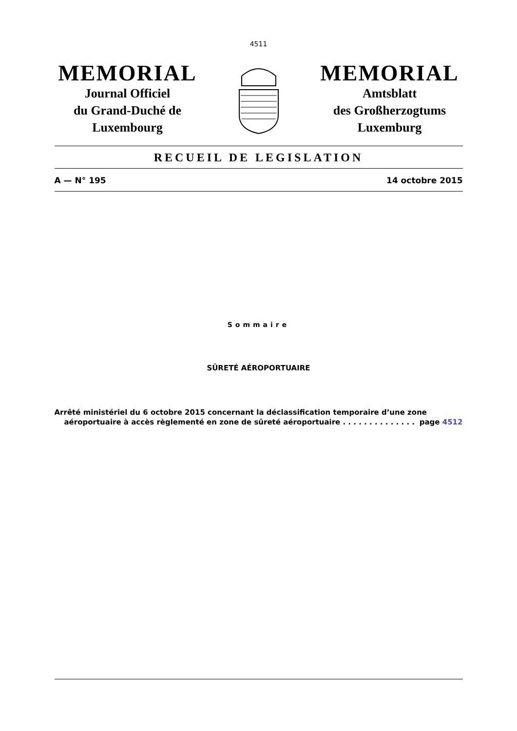4511
MEMORIAL
Journal Officiel
du Grand-Duché de
Luxembourg
MEMORIAL
Amtsblatt
des Großherzogtums
Luxemburg
RECUEIL DE LEGISLATION
A — N° 195 14 octobre 2015
Sommaire
SÛRETÉ AÉROPORTUAIRE
Arrêté ministériel du 6 octobre 2015 concernant la déclassification temporaire d’une zone
aéroportuaire à accès règlementé en zone de sûreté aéroportuaire . . . . . . . . . . . . . . page 4512